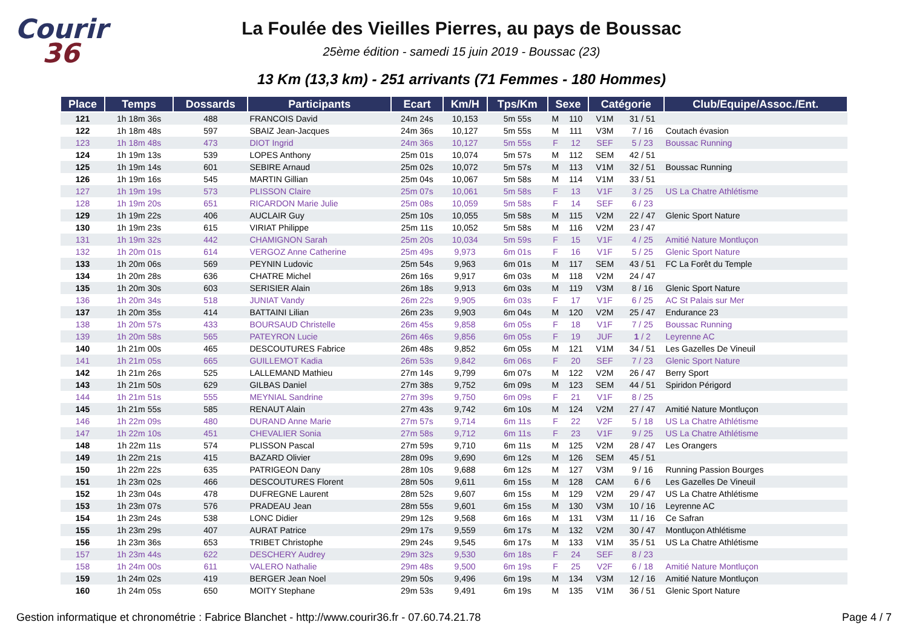Courir
36
La Foulée des Vieilles Pierres, au pays de Boussac
25ème édition - samedi 15 juin 2019 - Boussac (23)
13 Km (13,3 km) - 251 arrivants (71 Femmes - 180 Hommes)
| Place | Temps | Dossards | Participants | Ecart | Km/H | Tps/Km | Sexe | | Catégorie | | Club/Equipe/Assoc./Ent. |
| --- | --- | --- | --- | --- | --- | --- | --- | --- | --- | --- | --- |
| 121 | 1h 18m 36s | 488 | FRANCOIS David | 24m 24s | 10,153 | 5m 55s | M | 110 | V1M | 31 / 51 | |
| 122 | 1h 18m 48s | 597 | SBAIZ Jean-Jacques | 24m 36s | 10,127 | 5m 55s | M | 111 | V3M | 7 / 16 | Coutach évasion |
| 123 | 1h 18m 48s | 473 | DIOT Ingrid | 24m 36s | 10,127 | 5m 55s | F | 12 | SEF | 5 / 23 | Boussac Running |
| 124 | 1h 19m 13s | 539 | LOPES Anthony | 25m 01s | 10,074 | 5m 57s | M | 112 | SEM | 42 / 51 | |
| 125 | 1h 19m 14s | 601 | SEBIRE Arnaud | 25m 02s | 10,072 | 5m 57s | M | 113 | V1M | 32 / 51 | Boussac Running |
| 126 | 1h 19m 16s | 545 | MARTIN Gillian | 25m 04s | 10,067 | 5m 58s | M | 114 | V1M | 33 / 51 | |
| 127 | 1h 19m 19s | 573 | PLISSON Claire | 25m 07s | 10,061 | 5m 58s | F | 13 | V1F | 3 / 25 | US La Chatre Athlétisme |
| 128 | 1h 19m 20s | 651 | RICARDON Marie Julie | 25m 08s | 10,059 | 5m 58s | F | 14 | SEF | 6 / 23 | |
| 129 | 1h 19m 22s | 406 | AUCLAIR Guy | 25m 10s | 10,055 | 5m 58s | M | 115 | V2M | 22 / 47 | Glenic Sport Nature |
| 130 | 1h 19m 23s | 615 | VIRIAT Philippe | 25m 11s | 10,052 | 5m 58s | M | 116 | V2M | 23 / 47 | |
| 131 | 1h 19m 32s | 442 | CHAMIGNON Sarah | 25m 20s | 10,034 | 5m 59s | F | 15 | V1F | 4 / 25 | Amitié Nature Montluçon |
| 132 | 1h 20m 01s | 614 | VERGOZ Anne Catherine | 25m 49s | 9,973 | 6m 01s | F | 16 | V1F | 5 / 25 | Glenic Sport Nature |
| 133 | 1h 20m 06s | 569 | PEYNIN Ludovic | 25m 54s | 9,963 | 6m 01s | M | 117 | SEM | 43 / 51 | FC La Forêt du Temple |
| 134 | 1h 20m 28s | 636 | CHATRE Michel | 26m 16s | 9,917 | 6m 03s | M | 118 | V2M | 24 / 47 | |
| 135 | 1h 20m 30s | 603 | SERISIER Alain | 26m 18s | 9,913 | 6m 03s | M | 119 | V3M | 8 / 16 | Glenic Sport Nature |
| 136 | 1h 20m 34s | 518 | JUNIAT Vandy | 26m 22s | 9,905 | 6m 03s | F | 17 | V1F | 6 / 25 | AC St Palais sur Mer |
| 137 | 1h 20m 35s | 414 | BATTAINI Lilian | 26m 23s | 9,903 | 6m 04s | M | 120 | V2M | 25 / 47 | Endurance 23 |
| 138 | 1h 20m 57s | 433 | BOURSAUD Christelle | 26m 45s | 9,858 | 6m 05s | F | 18 | V1F | 7 / 25 | Boussac Running |
| 139 | 1h 20m 58s | 565 | PATEYRON Lucie | 26m 46s | 9,856 | 6m 05s | F | 19 | JUF | 1 / 2 | Leyrenne AC |
| 140 | 1h 21m 00s | 465 | DESCOUTURES Fabrice | 26m 48s | 9,852 | 6m 05s | M | 121 | V1M | 34 / 51 | Les Gazelles De Vineuil |
| 141 | 1h 21m 05s | 665 | GUILLEMOT Kadia | 26m 53s | 9,842 | 6m 06s | F | 20 | SEF | 7 / 23 | Glenic Sport Nature |
| 142 | 1h 21m 26s | 525 | LALLEMAND Mathieu | 27m 14s | 9,799 | 6m 07s | M | 122 | V2M | 26 / 47 | Berry Sport |
| 143 | 1h 21m 50s | 629 | GILBAS Daniel | 27m 38s | 9,752 | 6m 09s | M | 123 | SEM | 44 / 51 | Spiridon Périgord |
| 144 | 1h 21m 51s | 555 | MEYNIAL Sandrine | 27m 39s | 9,750 | 6m 09s | F | 21 | V1F | 8 / 25 | |
| 145 | 1h 21m 55s | 585 | RENAUT Alain | 27m 43s | 9,742 | 6m 10s | M | 124 | V2M | 27 / 47 | Amitié Nature Montluçon |
| 146 | 1h 22m 09s | 480 | DURAND Anne Marie | 27m 57s | 9,714 | 6m 11s | F | 22 | V2F | 5 / 18 | US La Chatre Athlétisme |
| 147 | 1h 22m 10s | 451 | CHEVALIER Sonia | 27m 58s | 9,712 | 6m 11s | F | 23 | V1F | 9 / 25 | US La Chatre Athlétisme |
| 148 | 1h 22m 11s | 574 | PLISSON Pascal | 27m 59s | 9,710 | 6m 11s | M | 125 | V2M | 28 / 47 | Les Orangers |
| 149 | 1h 22m 21s | 415 | BAZARD Olivier | 28m 09s | 9,690 | 6m 12s | M | 126 | SEM | 45 / 51 | |
| 150 | 1h 22m 22s | 635 | PATRIGEON Dany | 28m 10s | 9,688 | 6m 12s | M | 127 | V3M | 9 / 16 | Running Passion Bourges |
| 151 | 1h 23m 02s | 466 | DESCOUTURES Florent | 28m 50s | 9,611 | 6m 15s | M | 128 | CAM | 6 / 6 | Les Gazelles De Vineuil |
| 152 | 1h 23m 04s | 478 | DUFREGNE Laurent | 28m 52s | 9,607 | 6m 15s | M | 129 | V2M | 29 / 47 | US La Chatre Athlétisme |
| 153 | 1h 23m 07s | 576 | PRADEAU Jean | 28m 55s | 9,601 | 6m 15s | M | 130 | V3M | 10 / 16 | Leyrenne AC |
| 154 | 1h 23m 24s | 538 | LONC Didier | 29m 12s | 9,568 | 6m 16s | M | 131 | V3M | 11 / 16 | Ce Safran |
| 155 | 1h 23m 29s | 407 | AURAT Patrice | 29m 17s | 9,559 | 6m 17s | M | 132 | V2M | 30 / 47 | Montluçon Athlétisme |
| 156 | 1h 23m 36s | 653 | TRIBET Christophe | 29m 24s | 9,545 | 6m 17s | M | 133 | V1M | 35 / 51 | US La Chatre Athlétisme |
| 157 | 1h 23m 44s | 622 | DESCHERY Audrey | 29m 32s | 9,530 | 6m 18s | F | 24 | SEF | 8 / 23 | |
| 158 | 1h 24m 00s | 611 | VALERO Nathalie | 29m 48s | 9,500 | 6m 19s | F | 25 | V2F | 6 / 18 | Amitié Nature Montluçon |
| 159 | 1h 24m 02s | 419 | BERGER Jean Noel | 29m 50s | 9,496 | 6m 19s | M | 134 | V3M | 12 / 16 | Amitié Nature Montluçon |
| 160 | 1h 24m 05s | 650 | MOITY Stephane | 29m 53s | 9,491 | 6m 19s | M | 135 | V1M | 36 / 51 | Glenic Sport Nature |
Gestion informatique et chronométrie : Fabrice Blanchet - http://www.courir36.fr - 07.60.74.21.78 Page 4 / 7